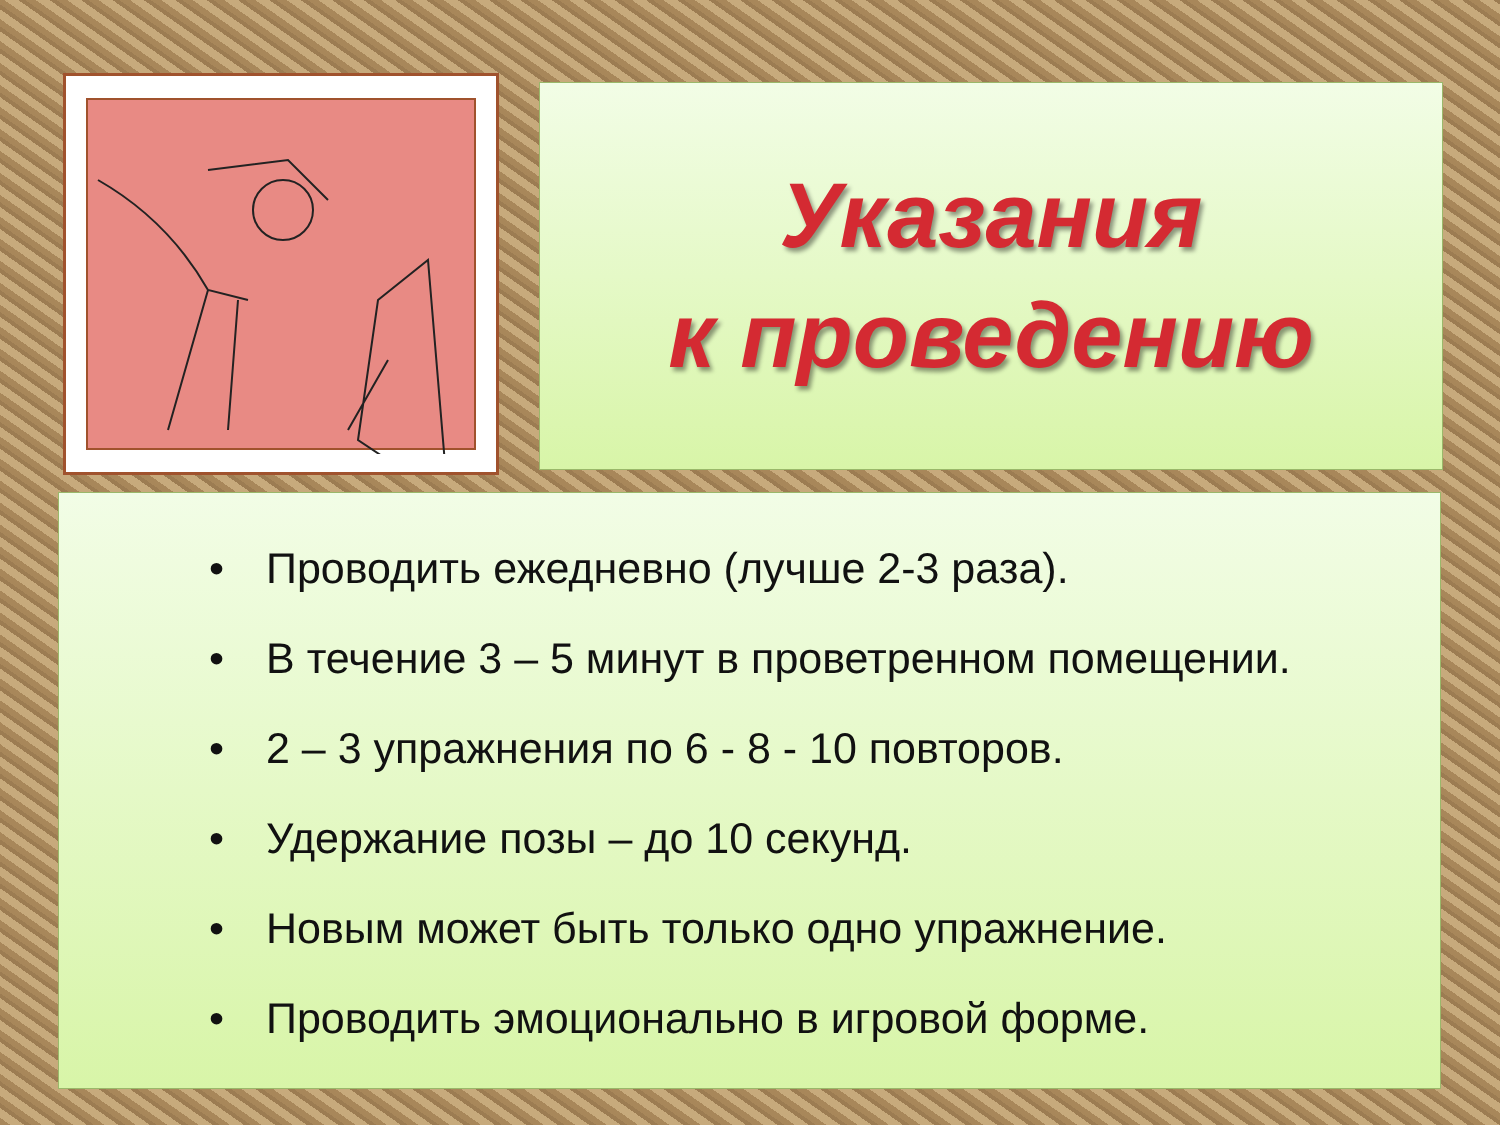Указания
к проведению
• Проводить ежедневно (лучше 2-3 раза).
• В течение 3 – 5 минут в проветренном помещении.
• 2 – 3 упражнения по 6 - 8 - 10 повторов.
• Удержание позы – до 10 секунд.
• Новым может быть только одно упражнение.
• Проводить эмоционально в игровой форме.